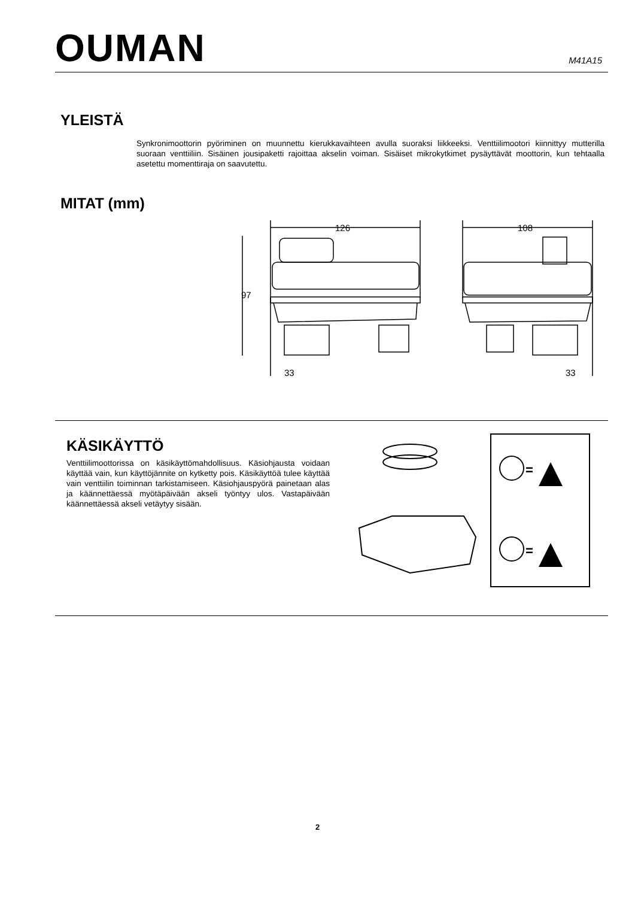OUMAN
M41A15
YLEISTÄ
Synkronimoottorin pyöriminen on muunnettu kierukkavaihteen avulla suoraksi liikkeeksi. Venttiilimootori kiinnittyy mutterilla suoraan venttiiliin. Sisäinen jousipaketti rajoittaa akselin voiman. Sisäiset mikrokytkimet pysäyttävät moottorin, kun tehtaalla asetettu momenttiraja on saavutettu.
MITAT (mm)
126
108
97
33
33
KÄSIKÄYTTÖ
Venttiilimoottorissa on käsikäyttömahdollisuus. Käsiohjausta voidaan käyttää vain, kun käyttöjännite on kytketty pois. Käsikäyttöä tulee käyttää vain venttiilin toiminnan tarkistamiseen. Käsiohjauspyörä painetaan alas ja käännettäessä myötäpäivään akseli työntyy ulos. Vastapäivään käännettäessä akseli vetäytyy sisään.
=
=
2